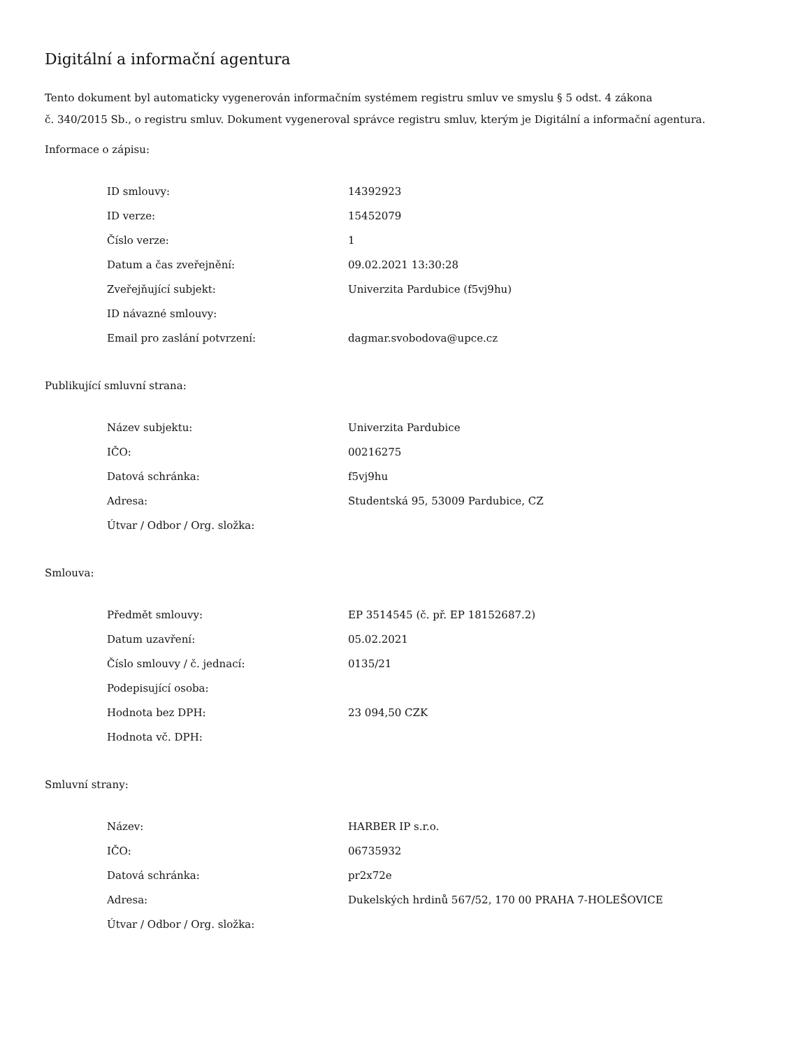Digitální a informační agentura
Tento dokument byl automaticky vygenerován informačním systémem registru smluv ve smyslu § 5 odst. 4 zákona
č. 340/2015 Sb., o registru smluv. Dokument vygeneroval správce registru smluv, kterým je Digitální a informační agentura.
Informace o zápisu:
| ID smlouvy: | 14392923 |
| ID verze: | 15452079 |
| Číslo verze: | 1 |
| Datum a čas zveřejnění: | 09.02.2021 13:30:28 |
| Zveřejňující subjekt: | Univerzita Pardubice (f5vj9hu) |
| ID návazné smlouvy: | |
| Email pro zaslání potvrzení: | dagmar.svobodova@upce.cz |
Publikující smluvní strana:
| Název subjektu: | Univerzita Pardubice |
| IČO: | 00216275 |
| Datová schránka: | f5vj9hu |
| Adresa: | Studentská 95, 53009 Pardubice, CZ |
| Útvar / Odbor / Org. složka: | |
Smlouva:
| Předmět smlouvy: | EP 3514545 (č. př. EP 18152687.2) |
| Datum uzavření: | 05.02.2021 |
| Číslo smlouvy / č. jednací: | 0135/21 |
| Podepisující osoba: | |
| Hodnota bez DPH: | 23 094,50 CZK |
| Hodnota vč. DPH: | |
Smluvní strany:
| Název: | HARBER IP s.r.o. |
| IČO: | 06735932 |
| Datová schránka: | pr2x72e |
| Adresa: | Dukelských hrdinů 567/52, 170 00 PRAHA 7-HOLEŠOVICE |
| Útvar / Odbor / Org. složka: | |